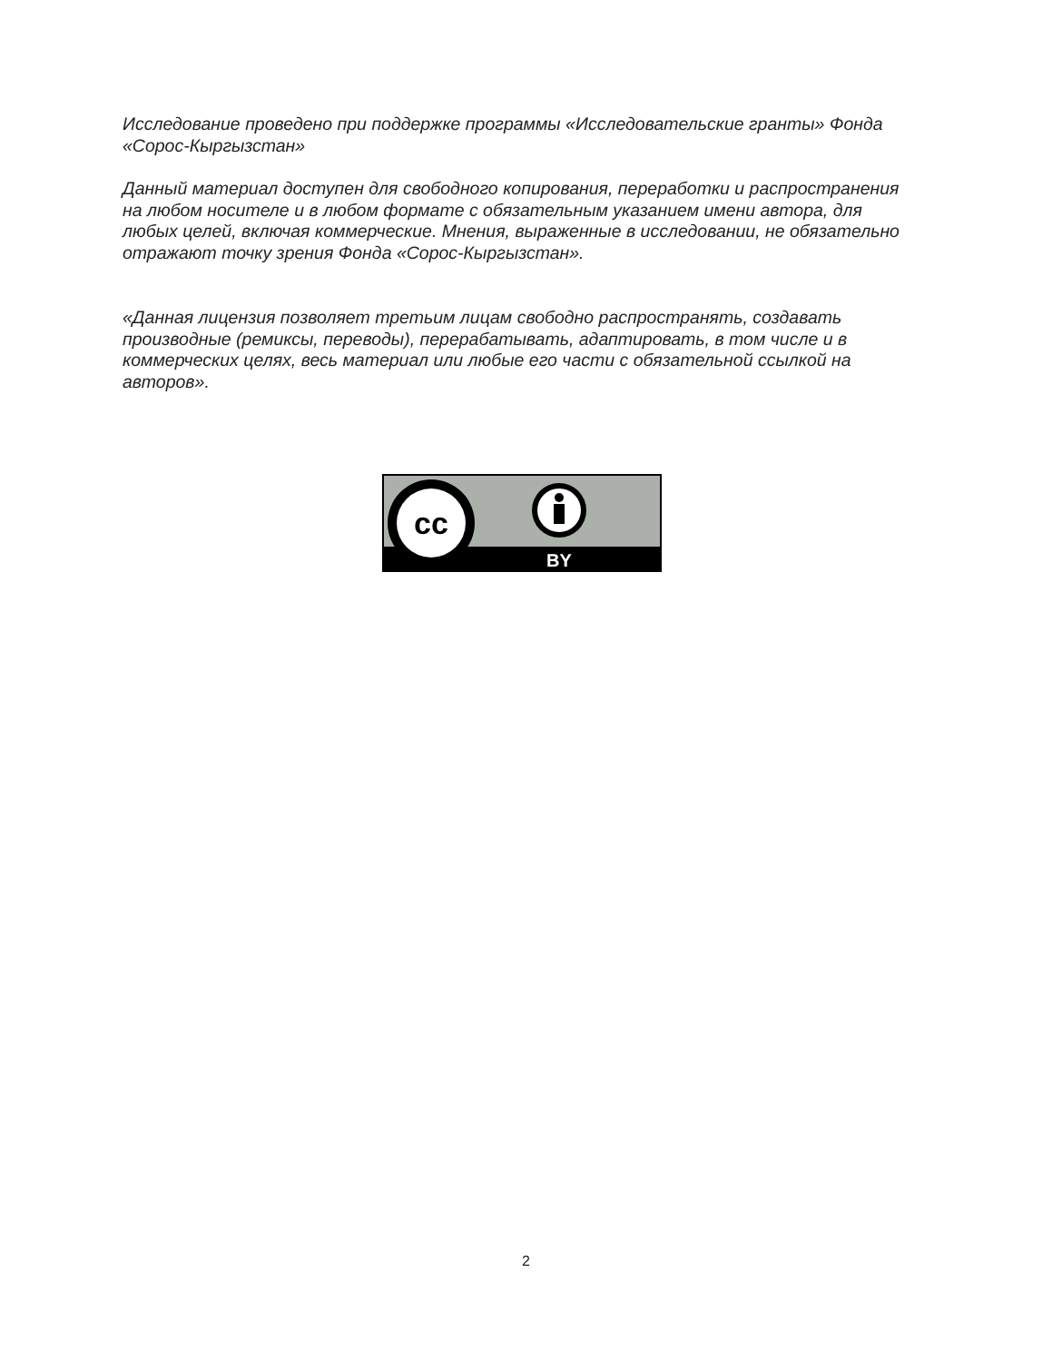Исследование проведено при поддержке программы «Исследовательские гранты» Фонда «Сорос-Кыргызстан»
Данный материал доступен для свободного копирования, переработки и распространения на любом носителе и в любом формате с обязательным указанием имени автора, для любых целей, включая коммерческие. Мнения, выраженные в исследовании, не обязательно отражают точку зрения Фонда «Сорос-Кыргызстан».
«Данная лицензия позволяет третьим лицам свободно распространять, создавать производные (ремиксы, переводы), перерабатывать, адаптировать, в том числе и в коммерческих целях, весь материал или любые его части с обязательной ссылкой на авторов».
cc
BY
2